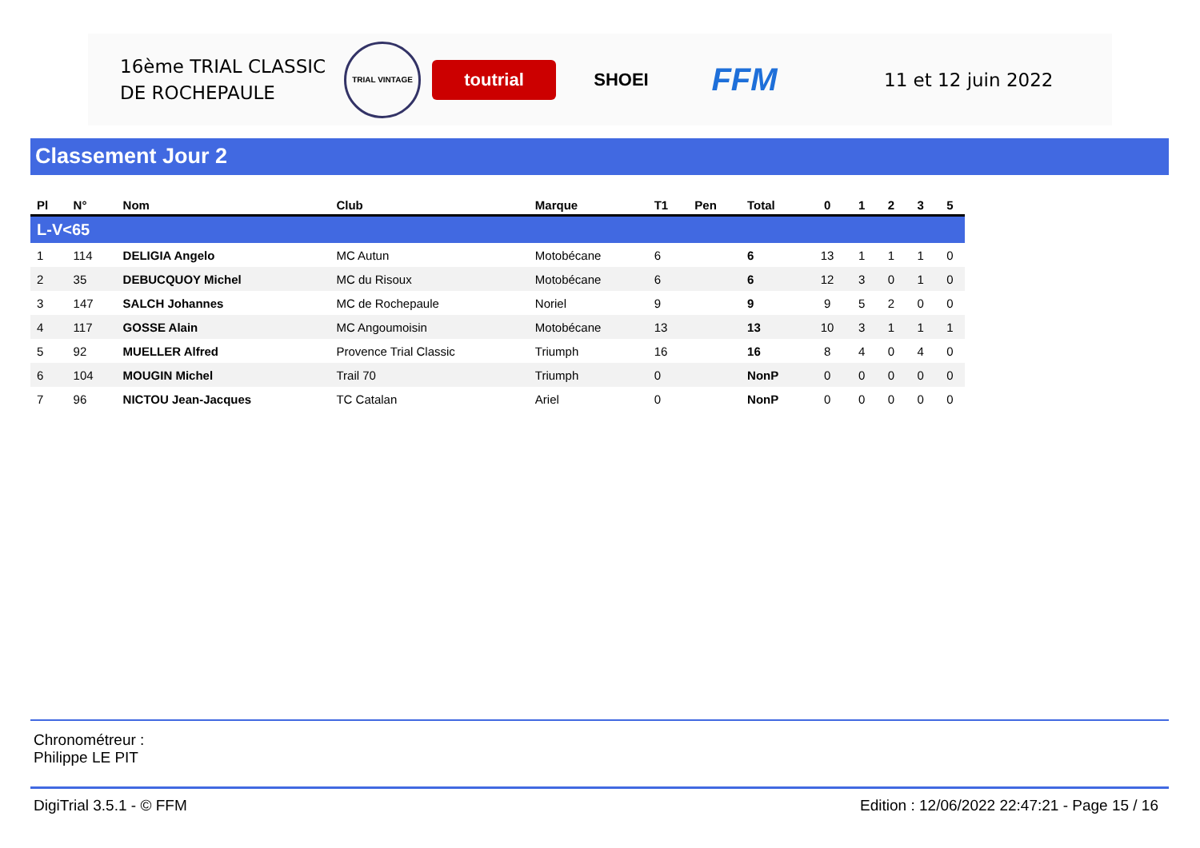16ème TRIAL CLASSIC
DE ROCHEPAULE
TRIAL VINTAGE
toutrial SHOEI
FFM
11 et 12 juin 2022
Classement Jour 2
| Pl | N° | Nom | Club | Marque | T1 | Pen | Total | 0 | 1 | 2 | 3 | 5 |
| --- | --- | --- | --- | --- | --- | --- | --- | --- | --- | --- | --- | --- |
| L-V<65 | | | | | | | | | | | | |
| 1 | 114 | DELIGIA Angelo | MC Autun | Motobécane | 6 | | 6 | 13 | 1 | 1 | 1 | 0 |
| 2 | 35 | DEBUCQUOY Michel | MC du Risoux | Motobécane | 6 | | 6 | 12 | 3 | 0 | 1 | 0 |
| 3 | 147 | SALCH Johannes | MC de Rochepaule | Noriel | 9 | | 9 | 9 | 5 | 2 | 0 | 0 |
| 4 | 117 | GOSSE Alain | MC Angoumoisin | Motobécane | 13 | | 13 | 10 | 3 | 1 | 1 | 1 |
| 5 | 92 | MUELLER Alfred | Provence Trial Classic | Triumph | 16 | | 16 | 8 | 4 | 0 | 4 | 0 |
| 6 | 104 | MOUGIN Michel | Trail 70 | Triumph | 0 | | NonP | 0 | 0 | 0 | 0 | 0 |
| 7 | 96 | NICTOU Jean-Jacques | TC Catalan | Ariel | 0 | | NonP | 0 | 0 | 0 | 0 | 0 |
Chronométreur :
Philippe LE PIT
DigiTrial 3.5.1 - © FFM
Edition : 12/06/2022 22:47:21 - Page 15 / 16